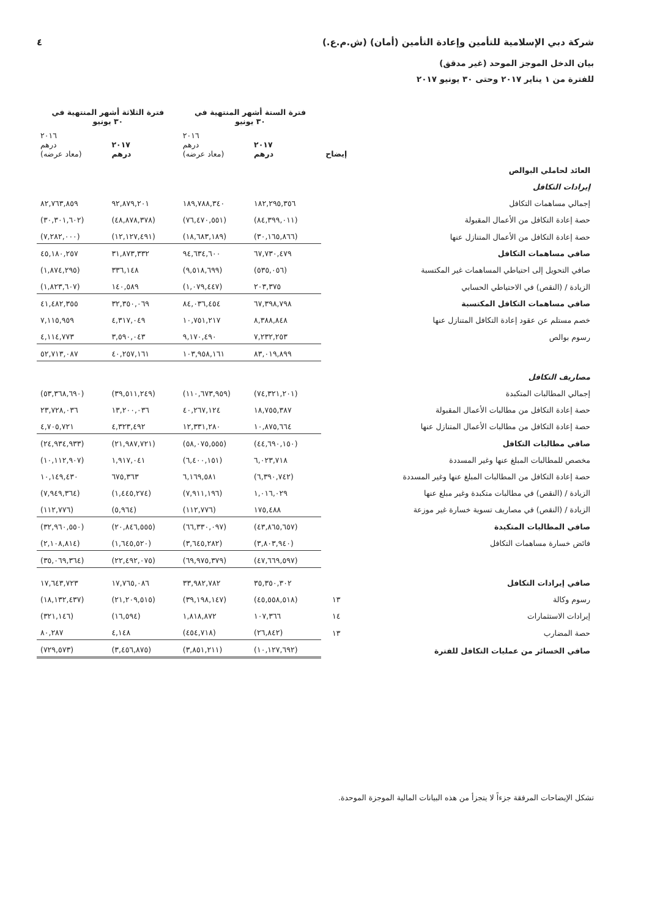شركة دبي الإسلامية للتأمين وإعادة التأمين (أمان) (ش.م.ع.) ٤
بيان الدخل الموجز الموحد (غير مدقق)
للفترة من ١ يناير ٢٠١٧ وحتى ٣٠ يونيو ٢٠١٧
| | | فترة الستة أشهر المنتهية في ٣٠ يونيو | | فترة الثلاثة أشهر المنتهية في ٣٠ يونيو | |
| --- | --- | --- | --- | --- | --- |
| | إيضاح | ٢٠١٧ درهم | ٢٠١٦ درهم (معاد عرضه) | ٢٠١٧ درهم | ٢٠١٦ درهم (معاد عرضه) |
| العائد لحاملي البوالص | | | | | |
| إيرادات التكافل | | | | | |
| إجمالي مساهمات التكافل | | ١٨٢,٢٩٥,٣٥٦ | ١٨٩,٧٨٨,٣٤٠ | ٩٢,٨٧٩,٢٠١ | ٨٢,٧٦٣,٨٥٩ |
| حصة إعادة التكافل من الأعمال المقبولة | | (٨٤,٣٩٩,٠١١) | (٧٦,٤٧٠,٥٥١) | (٤٨,٨٧٨,٣٧٨) | (٣٠,٣٠١,٦٠٢) |
| حصة إعادة التكافل من الأعمال المتنازل عنها | | (٣٠,١٦٥,٨٦٦) | (١٨,٦٨٣,١٨٩) | (١٢,١٢٧,٤٩١) | (٧,٢٨٢,٠٠٠) |
| صافي مساهمات التكافل | | ٦٧,٧٣٠,٤٧٩ | ٩٤,٦٣٤,٦٠٠ | ٣١,٨٧٣,٣٣٢ | ٤٥,١٨٠,٢٥٧ |
| صافي التحويل إلى احتياطي المساهمات غير المكتسبة | | (٥٣٥,٠٥٦) | (٩,٥١٨,٦٩٩) | ٣٣٦,١٤٨ | (١,٨٧٤,٢٩٥) |
| الزيادة / (النقص) في الاحتياطي الحسابي | | ٢٠٣,٣٧٥ | (١,٠٧٩,٤٤٧) | ١٤٠,٥٨٩ | (١,٨٢٣,٦٠٧) |
| صافي مساهمات التكافل المكتسبة | | ٦٧,٣٩٨,٧٩٨ | ٨٤,٠٣٦,٤٥٤ | ٣٢,٣٥٠,٠٦٩ | ٤١,٤٨٢,٣٥٥ |
| خصم مستلم عن عقود إعادة التكافل المتنازل عنها | | ٨,٣٨٨,٨٤٨ | ١٠,٧٥١,٢١٧ | ٤,٣١٧,٠٤٩ | ٧,١١٥,٩٥٩ |
| رسوم بوالص | | ٧,٢٣٢,٢٥٣ | ٩,١٧٠,٤٩٠ | ٣,٥٩٠,٠٤٣ | ٤,١١٤,٧٧٣ |
| | | ٨٣,٠١٩,٨٩٩ | ١٠٣,٩٥٨,١٦١ | ٤٠,٢٥٧,١٦١ | ٥٢,٧١٣,٠٨٧ |
| مصاريف التكافل | | | | | |
| إجمالي المطالبات المتكبدة | | (٧٤,٣٢١,٢٠١) | (١١٠,٦٧٣,٩٥٩) | (٣٩,٥١١,٢٤٩) | (٥٣,٣٦٨,٦٩٠) |
| حصة إعادة التكافل من مطالبات الأعمال المقبولة | | ١٨,٧٥٥,٣٨٧ | ٤٠,٢٦٧,١٢٤ | ١٣,٢٠٠,٠٣٦ | ٢٣,٧٢٨,٠٣٦ |
| حصة إعادة التكافل من مطالبات الأعمال المتنازل عنها | | ١٠,٨٧٥,٦٦٤ | ١٢,٣٣١,٢٨٠ | ٤,٣٢٣,٤٩٢ | ٤,٧٠٥,٧٢١ |
| صافي مطالبات التكافل | | (٤٤,٦٩٠,١٥٠) | (٥٨,٠٧٥,٥٥٥) | (٢١,٩٨٧,٧٢١) | (٢٤,٩٣٤,٩٣٣) |
| مخصص للمطالبات المبلغ عنها وغير المسددة | | ٦,٠٢٣,٧١٨ | (٦,٤٠٠,١٥١) | ١,٩١٧,٠٤١ | (١٠,١١٢,٩٠٧) |
| حصة إعادة التكافل من المطالبات المبلغ عنها وغير المسددة | | (٦,٣٩٠,٧٤٢) | ٦,١٦٩,٥٨١ | ٦٧٥,٣٦٣ | ١٠,١٤٩,٤٣٠ |
| الزيادة / (النقص) في مطالبات متكبدة وغير مبلغ عنها | | ١,٠١٦,٠٢٩ | (٧,٩١١,١٩٦) | (١,٤٤٥,٢٧٤) | (٧,٩٤٩,٣٦٤) |
| الزيادة / (النقص) في مصاريف تسوية خسارة غير موزعة | | ١٧٥,٤٨٨ | (١١٢,٧٧٦) | (٥,٩٦٤) | (١١٢,٧٧٦) |
| صافي المطالبات المتكبدة | | (٤٣,٨٦٥,٦٥٧) | (٦٦,٣٣٠,٠٩٧) | (٢٠,٨٤٦,٥٥٥) | (٣٢,٩٦٠,٥٥٠) |
| فائض خسارة مساهمات التكافل | | (٣,٨٠٣,٩٤٠) | (٣,٦٤٥,٢٨٢) | (١,٦٤٥,٥٢٠) | (٢,١٠٨,٨١٤) |
| | | (٤٧,٦٦٩,٥٩٧) | (٦٩,٩٧٥,٣٧٩) | (٢٢,٤٩٢,٠٧٥) | (٣٥,٠٦٩,٣٦٤) |
| صافي إيرادات التكافل | | ٣٥,٣٥٠,٣٠٢ | ٣٣,٩٨٢,٧٨٢ | ١٧,٧٦٥,٠٨٦ | ١٧,٦٤٣,٧٢٣ |
| رسوم وكالة | ١٣ | (٤٥,٥٥٨,٥١٨) | (٣٩,١٩٨,١٤٧) | (٢١,٢٠٩,٥١٥) | (١٨,١٣٢,٤٣٧) |
| إيرادات الاستثمارات | ١٤ | ١٠٧,٣٦٦ | ١,٨١٨,٨٧٢ | (١٦,٥٩٤) | (٣٢١,١٤٦) |
| حصة المضارب | ١٣ | (٢٦,٨٤٢) | (٤٥٤,٧١٨) | ٤,١٤٨ | ٨٠,٢٨٧ |
| صافي الخسائر من عمليات التكافل للفترة | | (١٠,١٢٧,٦٩٢) | (٣,٨٥١,٢١١) | (٣,٤٥٦,٨٧٥) | (٧٢٩,٥٧٣) |
تشكل الإيضاحات المرفقة جزءاً لا يتجزأ من هذه البيانات المالية الموجزة الموحدة.